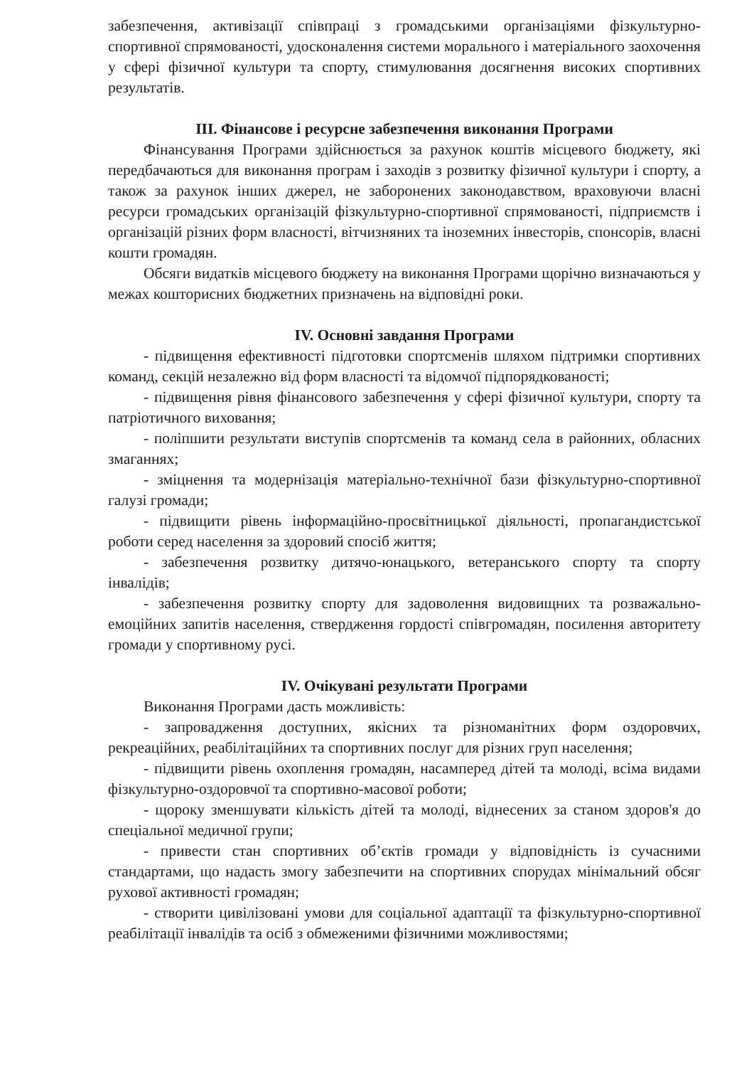забезпечення, активізації співпраці з громадськими організаціями фізкультурно-спортивної спрямованості, удосконалення системи морального і матеріального заохочення у сфері фізичної культури та спорту, стимулювання досягнення високих спортивних результатів.
ІІІ. Фінансове і ресурсне забезпечення виконання Програми
Фінансування Програми здійснюється за рахунок коштів місцевого бюджету, які передбачаються для виконання програм і заходів з розвитку фізичної культури і спорту, а також за рахунок інших джерел, не заборонених законодавством, враховуючи власні ресурси громадських організацій фізкультурно-спортивної спрямованості, підприємств і організацій різних форм власності, вітчизняних та іноземних інвесторів, спонсорів, власні кошти громадян.
Обсяги видатків місцевого бюджету на виконання Програми щорічно визначаються у межах кошторисних бюджетних призначень на відповідні роки.
IV. Основні завдання Програми
- підвищення ефективності підготовки спортсменів шляхом підтримки спортивних команд, секцій незалежно від форм власності та відомчої підпорядкованості;
- підвищення рівня фінансового забезпечення у сфері фізичної культури, спорту та патріотичного виховання;
- поліпшити результати виступів спортсменів та команд села в районних, обласних змаганнях;
- зміцнення та модернізація матеріально-технічної бази фізкультурно-спортивної галузі громади;
- підвищити рівень інформаційно-просвітницької діяльності, пропагандистської роботи серед населення за здоровий спосіб життя;
- забезпечення розвитку дитячо-юнацького, ветеранського спорту та спорту інвалідів;
- забезпечення розвитку спорту для задоволення видовищних та розважально-емоційних запитів населення, ствердження гордості співгромадян, посилення авторитету громади у спортивному русі.
IV. Очікувані результати Програми
Виконання Програми дасть можливість:
- запровадження доступних, якісних та різноманітних форм оздоровчих, рекреаційних, реабілітаційних та спортивних послуг для різних груп населення;
- підвищити рівень охоплення громадян, насамперед дітей та молоді, всіма видами фізкультурно-оздоровчої та спортивно-масової роботи;
- щороку зменшувати кількість дітей та молоді, віднесених за станом здоров'я до спеціальної медичної групи;
- привести стан спортивних об’єктів громади у відповідність із сучасними стандартами, що надасть змогу забезпечити на спортивних спорудах мінімальний обсяг рухової активності громадян;
- створити цивілізовані умови для соціальної адаптації та фізкультурно-спортивної реабілітації інвалідів та осіб з обмеженими фізичними можливостями;